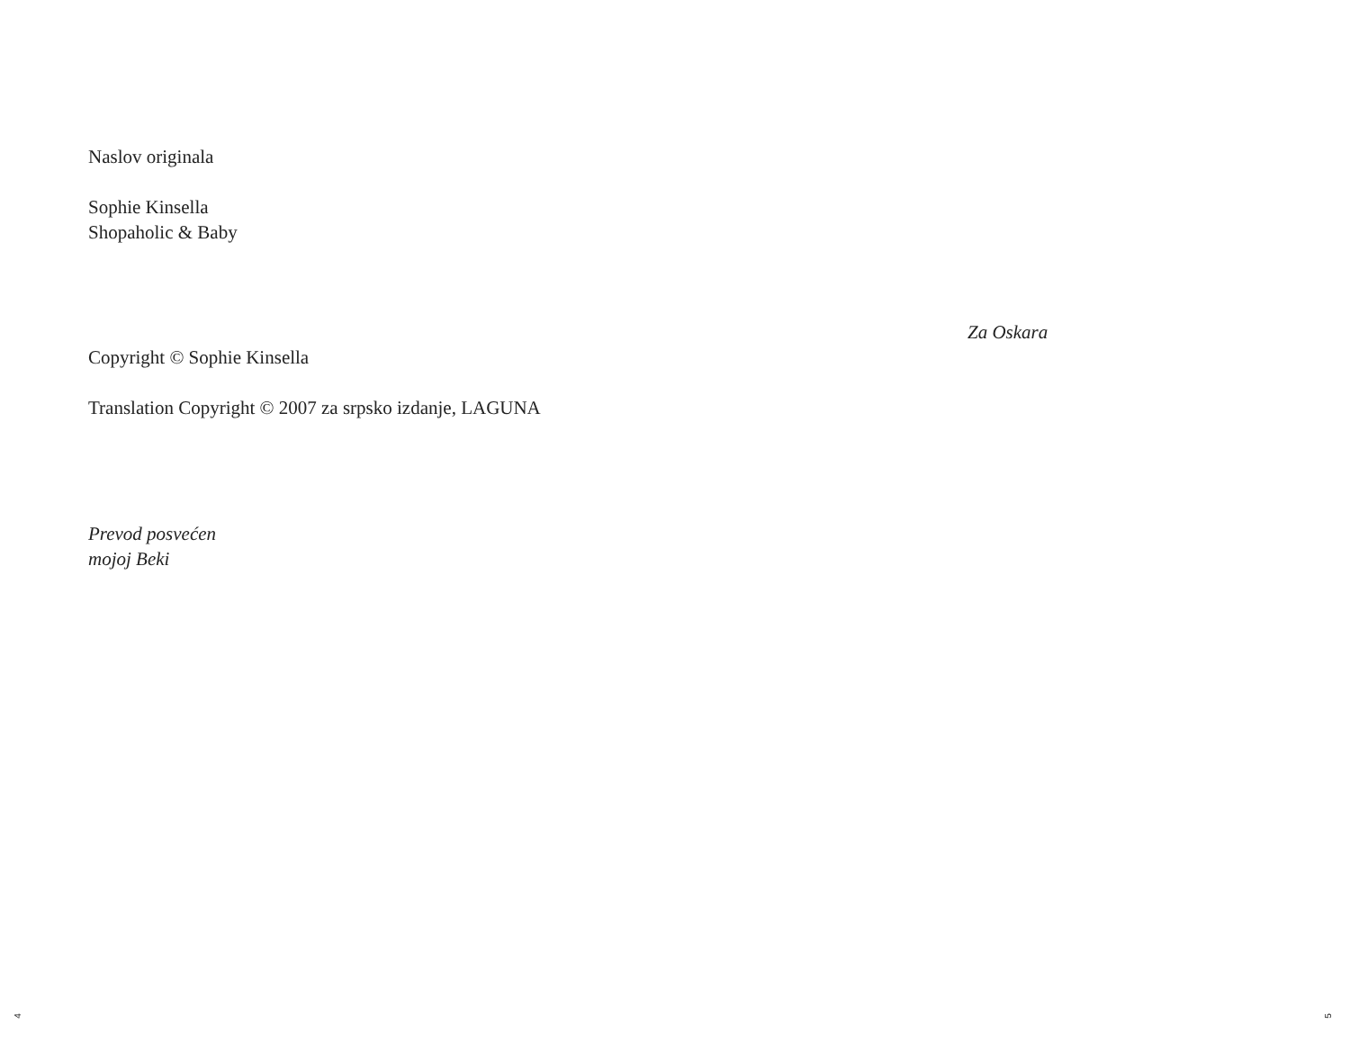Naslov originala
Sophie Kinsella
Shopaholic & Baby
Copyright © Sophie Kinsella
Translation Copyright © 2007 za srpsko izdanje, LAGUNA
Prevod posvećen
mojoj Beki
Za Oskara
4 5